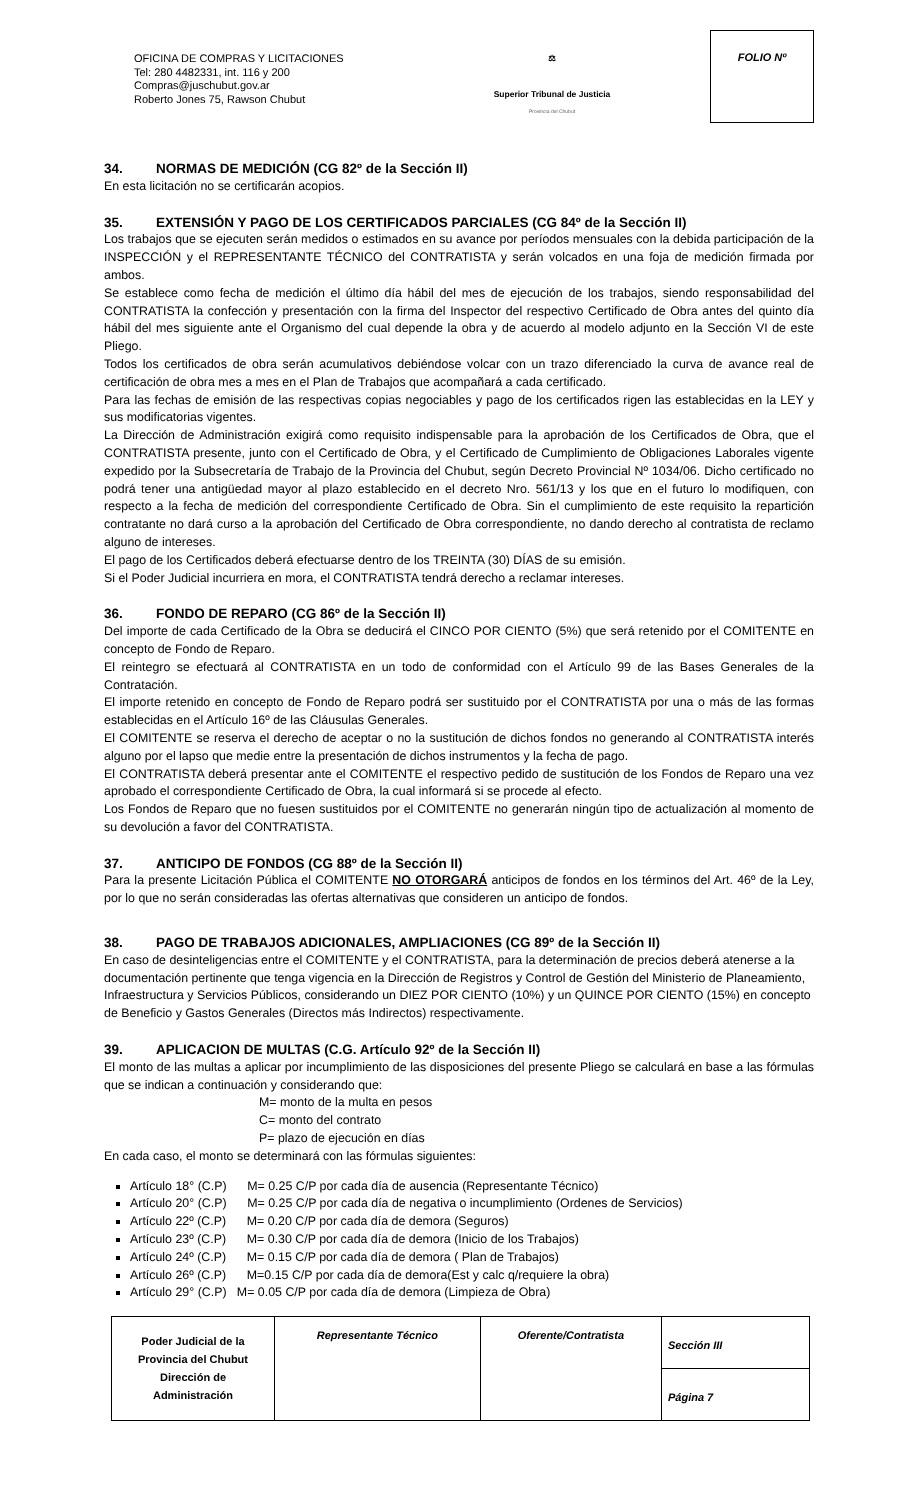OFICINA DE COMPRAS Y LICITACIONES
Tel: 280 4482331, int. 116 y 200
Compras@juschubut.gov.ar
Roberto Jones 75, Rawson Chubut
⚖
Superior Tribunal de Justicia
Provincia del Chubut
FOLIO Nº
34. NORMAS DE MEDICIÓN (CG 82º de la Sección II)
En esta licitación no se certificarán acopios.
35. EXTENSIÓN Y PAGO DE LOS CERTIFICADOS PARCIALES (CG 84º de la Sección II)
Los trabajos que se ejecuten serán medidos o estimados en su avance por períodos mensuales con la debida participación de la INSPECCIÓN y el REPRESENTANTE TÉCNICO del CONTRATISTA y serán volcados en una foja de medición firmada por ambos.
Se establece como fecha de medición el último día hábil del mes de ejecución de los trabajos, siendo responsabilidad del CONTRATISTA la confección y presentación con la firma del Inspector del respectivo Certificado de Obra antes del quinto día hábil del mes siguiente ante el Organismo del cual depende la obra y de acuerdo al modelo adjunto en la Sección VI de este Pliego.
Todos los certificados de obra serán acumulativos debiéndose volcar con un trazo diferenciado la curva de avance real de certificación de obra mes a mes en el Plan de Trabajos que acompañará a cada certificado.
Para las fechas de emisión de las respectivas copias negociables y pago de los certificados rigen las establecidas en la LEY y sus modificatorias vigentes.
La Dirección de Administración exigirá como requisito indispensable para la aprobación de los Certificados de Obra, que el CONTRATISTA presente, junto con el Certificado de Obra, y el Certificado de Cumplimiento de Obligaciones Laborales vigente expedido por la Subsecretaría de Trabajo de la Provincia del Chubut, según Decreto Provincial Nº 1034/06. Dicho certificado no podrá tener una antigüedad mayor al plazo establecido en el decreto Nro. 561/13 y los que en el futuro lo modifiquen, con respecto a la fecha de medición del correspondiente Certificado de Obra. Sin el cumplimiento de este requisito la repartición contratante no dará curso a la aprobación del Certificado de Obra correspondiente, no dando derecho al contratista de reclamo alguno de intereses.
El pago de los Certificados deberá efectuarse dentro de los TREINTA (30) DÍAS de su emisión.
Si el Poder Judicial incurriera en mora, el CONTRATISTA tendrá derecho a reclamar intereses.
36. FONDO DE REPARO (CG 86º de la Sección II)
Del importe de cada Certificado de la Obra se deducirá el CINCO POR CIENTO (5%) que será retenido por el COMITENTE en concepto de Fondo de Reparo.
El reintegro se efectuará al CONTRATISTA en un todo de conformidad con el Artículo 99 de las Bases Generales de la Contratación.
El importe retenido en concepto de Fondo de Reparo podrá ser sustituido por el CONTRATISTA por una o más de las formas establecidas en el Artículo 16º de las Cláusulas Generales.
El COMITENTE se reserva el derecho de aceptar o no la sustitución de dichos fondos no generando al CONTRATISTA interés alguno por el lapso que medie entre la presentación de dichos instrumentos y la fecha de pago.
El CONTRATISTA deberá presentar ante el COMITENTE el respectivo pedido de sustitución de los Fondos de Reparo una vez aprobado el correspondiente Certificado de Obra, la cual informará si se procede al efecto.
Los Fondos de Reparo que no fuesen sustituidos por el COMITENTE no generarán ningún tipo de actualización al momento de su devolución a favor del CONTRATISTA.
37. ANTICIPO DE FONDOS (CG 88º de la Sección II)
Para la presente Licitación Pública el COMITENTE NO OTORGARÁ anticipos de fondos en los términos del Art. 46º de la Ley, por lo que no serán consideradas las ofertas alternativas que consideren un anticipo de fondos.
38. PAGO DE TRABAJOS ADICIONALES, AMPLIACIONES (CG 89º de la Sección II)
En caso de desinteligencias entre el COMITENTE y el CONTRATISTA, para la determinación de precios deberá atenerse a la documentación pertinente que tenga vigencia en la Dirección de Registros y Control de Gestión del Ministerio de Planeamiento, Infraestructura y Servicios Públicos, considerando un DIEZ POR CIENTO (10%) y un QUINCE POR CIENTO (15%) en concepto de Beneficio y Gastos Generales (Directos más Indirectos) respectivamente.
39. APLICACION DE MULTAS (C.G. Artículo 92º de la Sección II)
El monto de las multas a aplicar por incumplimiento de las disposiciones del presente Pliego se calculará en base a las fórmulas que se indican a continuación y considerando que:
M= monto de la multa en pesos
C= monto del contrato
P= plazo de ejecución en días
En cada caso, el monto se determinará con las fórmulas siguientes:
Artículo 18° (C.P) M= 0.25 C/P por cada día de ausencia (Representante Técnico)
Artículo 20° (C.P) M= 0.25 C/P por cada día de negativa o incumplimiento (Ordenes de Servicios)
Artículo 22º (C.P) M= 0.20 C/P por cada día de demora (Seguros)
Artículo 23º (C.P) M= 0.30 C/P por cada día de demora (Inicio de los Trabajos)
Artículo 24º (C.P) M= 0.15 C/P por cada día de demora ( Plan de Trabajos)
Artículo 26º (C.P) M=0.15 C/P por cada día de demora(Est y calc q/requiere la obra)
Artículo 29° (C.P) M= 0.05 C/P por cada día de demora (Limpieza de Obra)
| Poder Judicial de la Provincia del Chubut Dirección de Administración | Representante Técnico | Oferente/Contratista | Sección III |
| | | | Página 7 |